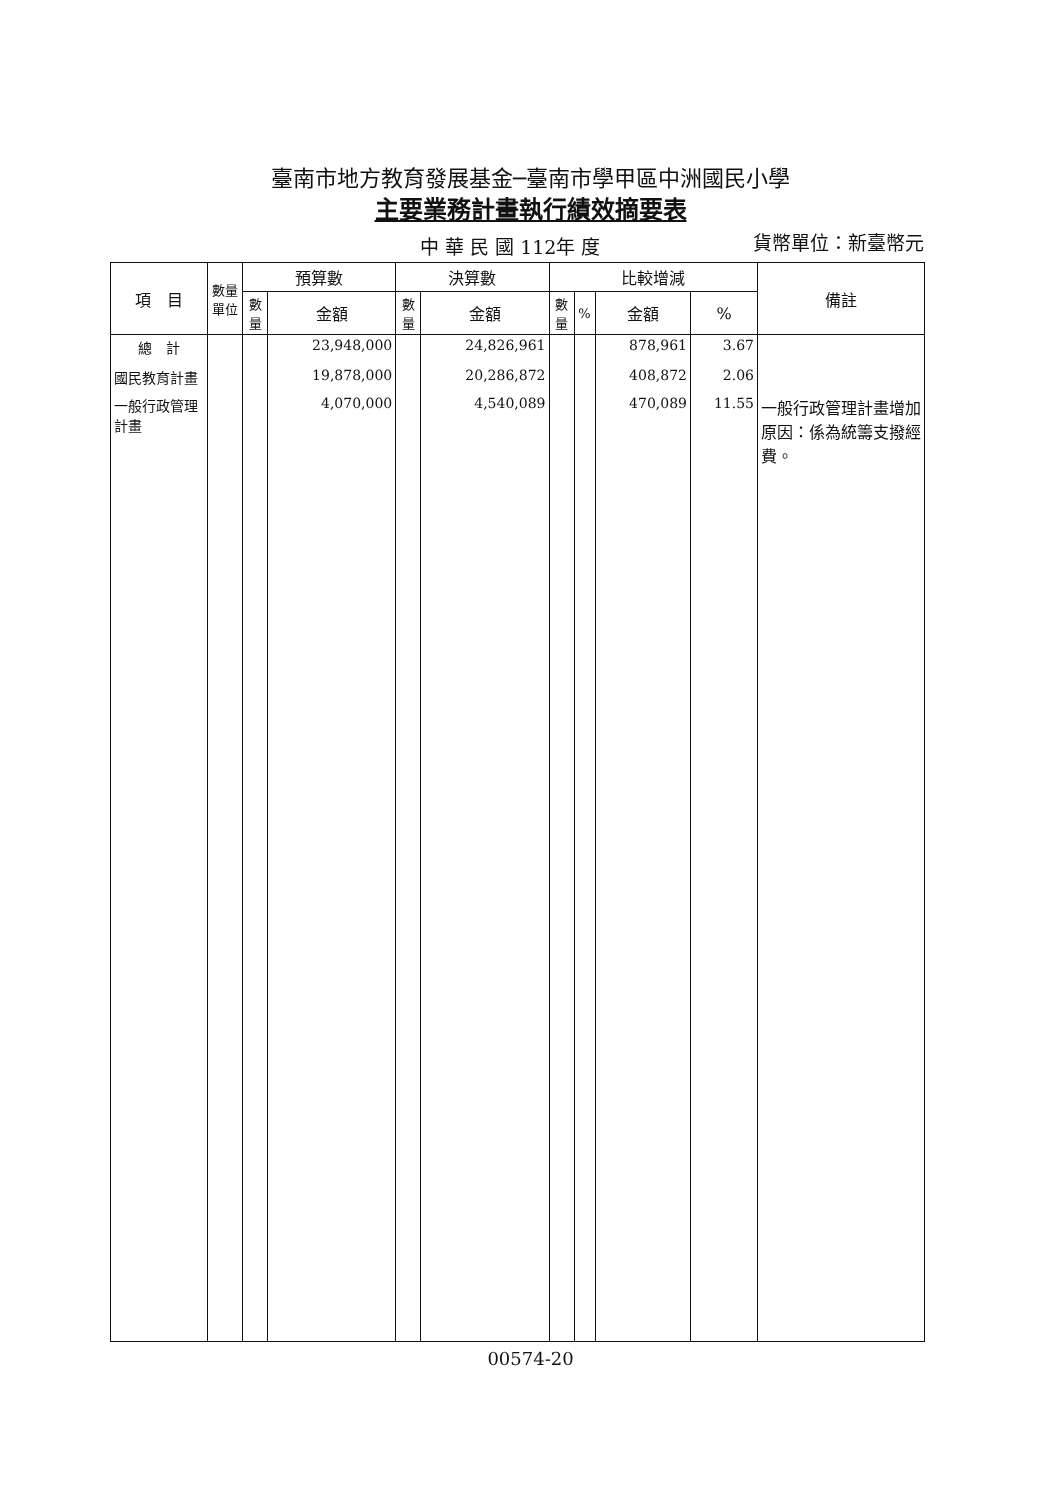臺南市地方教育發展基金─臺南市學甲區中洲國民小學
主要業務計畫執行績效摘要表
中 華 民 國 112年 度 貨幣單位：新臺幣元
| 項 目 | 數量單位 | 預算數 | | 決算數 | | 比較增減 | | | | 備註 |
| --- | --- | --- | --- | --- | --- | --- | --- | --- | --- | --- |
| | | 數量 | 金額 | 數量 | 金額 | 數量 | % | 金額 | % | |
| 總 計 | | | 23,948,000 | | 24,826,961 | | | 878,961 | 3.67 | |
| 國民教育計畫 | | | 19,878,000 | | 20,286,872 | | | 408,872 | 2.06 | |
| 一般行政管理計畫 | | | 4,070,000 | | 4,540,089 | | | 470,089 | 11.55 | 一般行政管理計畫增加原因：係為統籌支撥經費。 |
00574-20